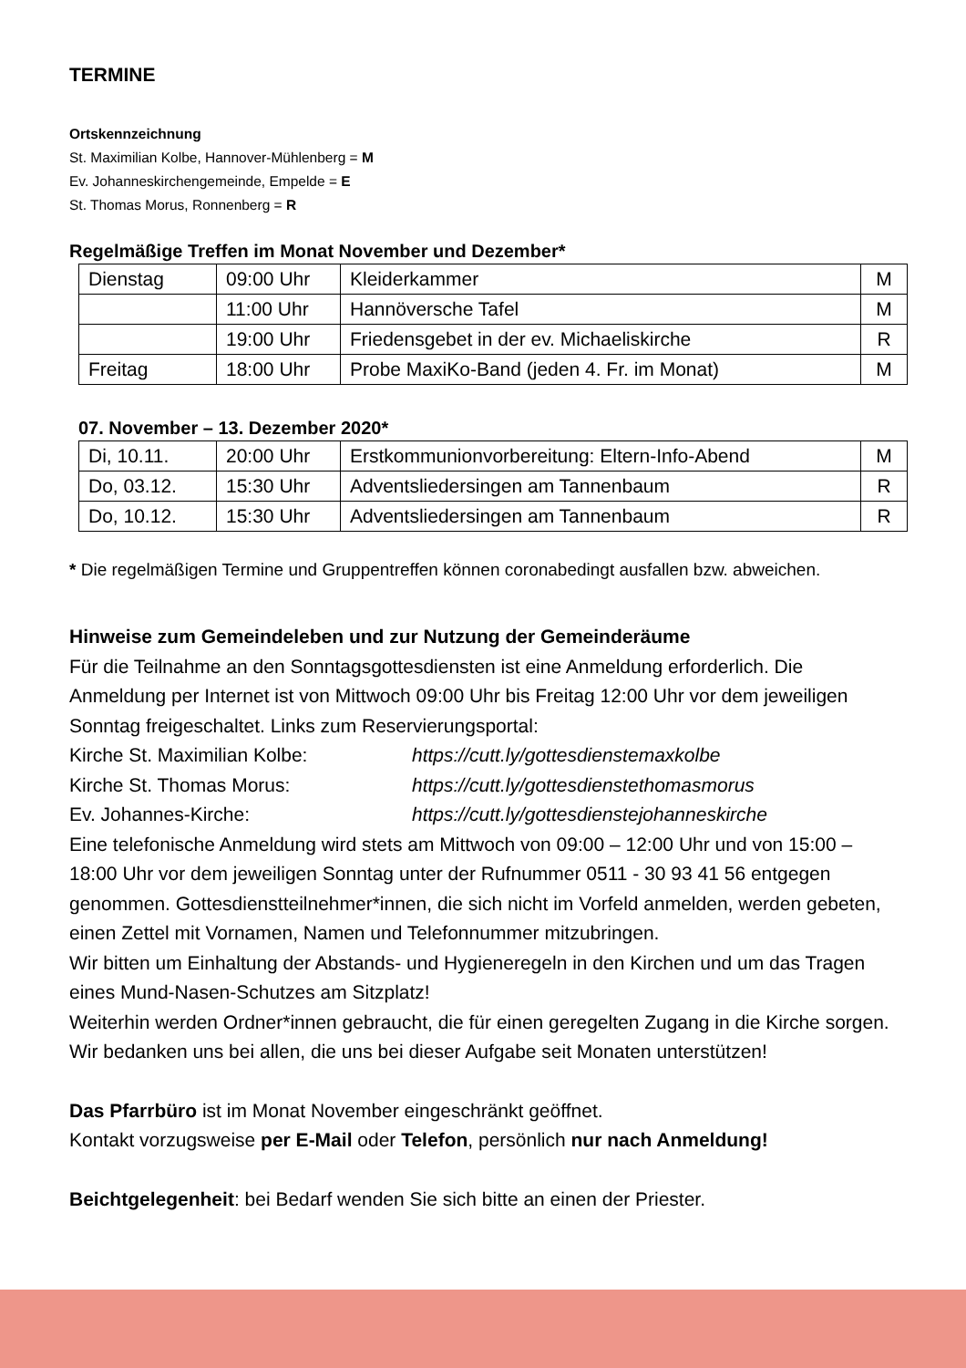TERMINE
Ortskennzeichnung
St. Maximilian Kolbe, Hannover-Mühlenberg = M
Ev. Johanneskirchengemeinde, Empelde = E
St. Thomas Morus, Ronnenberg = R
Regelmäßige Treffen im Monat November und Dezember*
| Dienstag | 09:00 Uhr | Kleiderkammer | M |
| | 11:00 Uhr | Hannöversche Tafel | M |
| | 19:00 Uhr | Friedensgebet in der ev. Michaeliskirche | R |
| Freitag | 18:00 Uhr | Probe MaxiKo-Band (jeden 4. Fr. im Monat) | M |
07. November – 13. Dezember 2020*
| Di, 10.11. | 20:00 Uhr | Erstkommunionvorbereitung: Eltern-Info-Abend | M |
| Do, 03.12. | 15:30 Uhr | Adventsliedersingen am Tannenbaum | R |
| Do, 10.12. | 15:30 Uhr | Adventsliedersingen am Tannenbaum | R |
* Die regelmäßigen Termine und Gruppentreffen können coronabedingt ausfallen bzw. abweichen.
Hinweise zum Gemeindeleben und zur Nutzung der Gemeinderäume
Für die Teilnahme an den Sonntagsgottesdiensten ist eine Anmeldung erforderlich. Die Anmeldung per Internet ist von Mittwoch 09:00 Uhr bis Freitag 12:00 Uhr vor dem jeweiligen Sonntag freigeschaltet. Links zum Reservierungsportal:
Kirche St. Maximilian Kolbe: https://cutt.ly/gottesdienstemaxkolbe Kirche St. Thomas Morus: https://cutt.ly/gottesdienstethomasmorus Ev. Johannes-Kirche: https://cutt.ly/gottesdienstejohanneskirche
Eine telefonische Anmeldung wird stets am Mittwoch von 09:00 – 12:00 Uhr und von 15:00 – 18:00 Uhr vor dem jeweiligen Sonntag unter der Rufnummer 0511 - 30 93 41 56 entgegen genommen. Gottesdienstteilnehmer*innen, die sich nicht im Vorfeld anmelden, werden gebeten, einen Zettel mit Vornamen, Namen und Telefonnummer mitzubringen.
Wir bitten um Einhaltung der Abstands- und Hygieneregeln in den Kirchen und um das Tragen eines Mund-Nasen-Schutzes am Sitzplatz!
Weiterhin werden Ordner*innen gebraucht, die für einen geregelten Zugang in die Kirche sorgen. Wir bedanken uns bei allen, die uns bei dieser Aufgabe seit Monaten unterstützen!
Das Pfarrbüro ist im Monat November eingeschränkt geöffnet.
Kontakt vorzugsweise per E-Mail oder Telefon, persönlich nur nach Anmeldung!
Beichtgelegenheit: bei Bedarf wenden Sie sich bitte an einen der Priester.